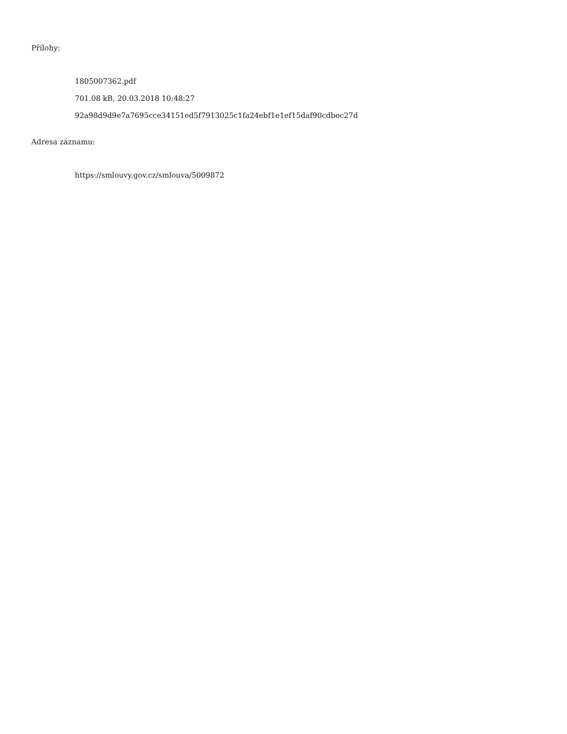Přílohy:
1805007362.pdf
701.08 kB, 20.03.2018 10:48:27
92a98d9d9e7a7695cce34151ed5f7913025c1fa24ebf1e1ef15daf90cdbec27d
Adresa záznamu:
https://smlouvy.gov.cz/smlouva/5009872